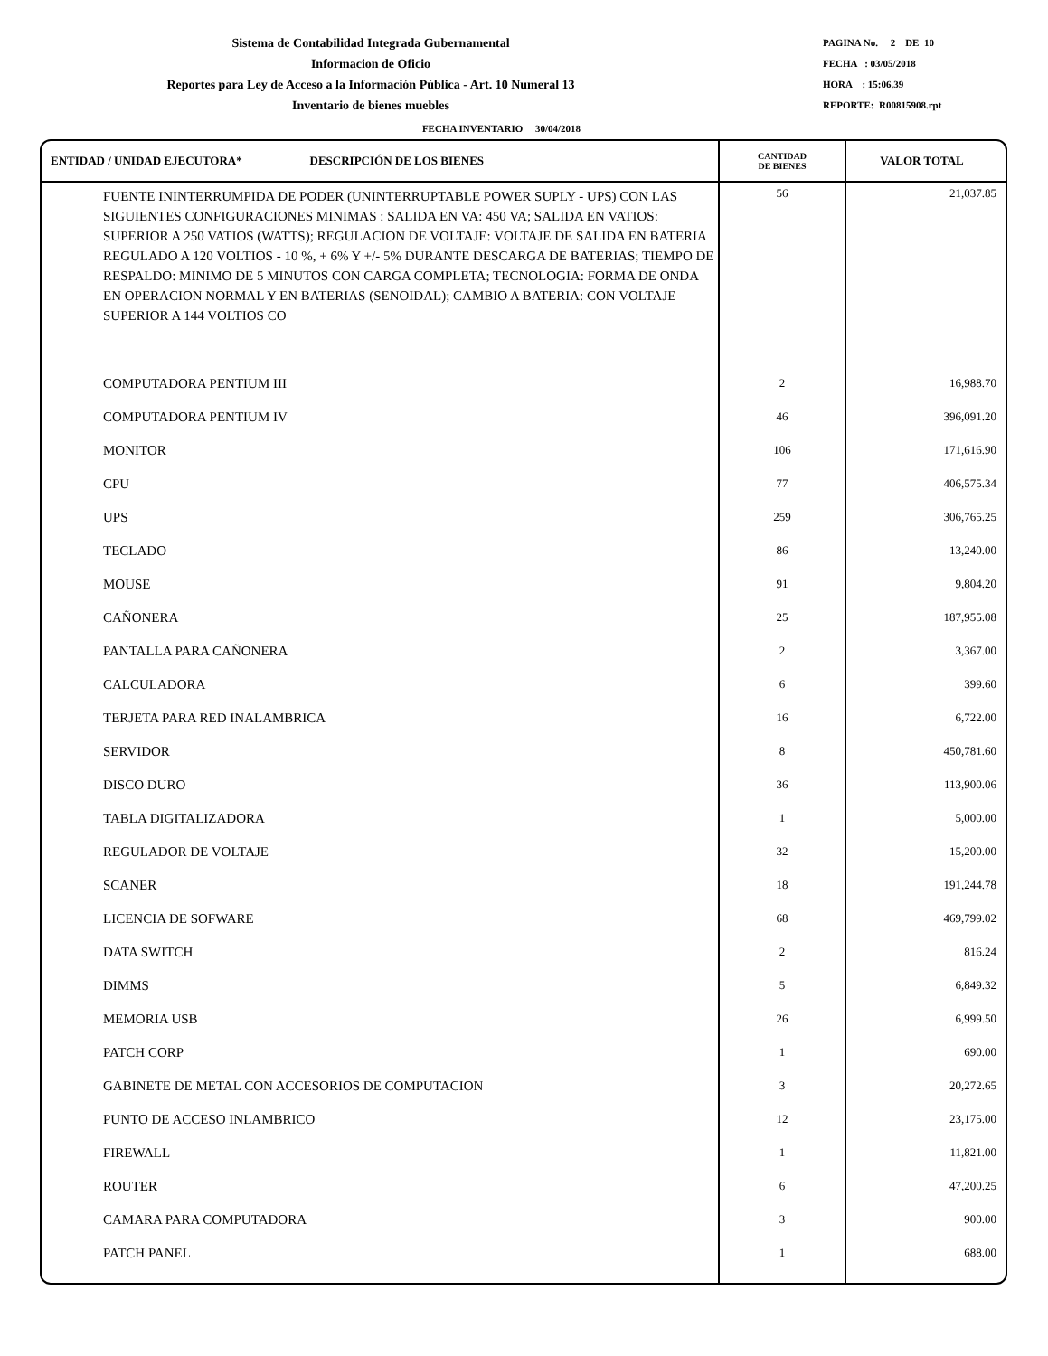Sistema de Contabilidad Integrada Gubernamental
Informacion de Oficio
Reportes para Ley de Acceso a la Información Pública - Art. 10 Numeral 13
Inventario de bienes muebles
PAGINA No. 2 DE 10
FECHA : 03/05/2018
HORA : 15:06.39
REPORTE: R00815908.rpt
FECHA INVENTARIO 30/04/2018
| ENTIDAD / UNIDAD EJECUTORA* DESCRIPCIÓN DE LOS BIENES | CANTIDAD DE BIENES | VALOR TOTAL |
| --- | --- | --- |
| FUENTE ININTERRUMPIDA DE PODER (UNINTERRUPTABLE POWER SUPLY - UPS) CON LAS SIGUIENTES CONFIGURACIONES MINIMAS : SALIDA EN VA: 450 VA; SALIDA EN VATIOS: SUPERIOR A 250 VATIOS (WATTS); REGULACION DE VOLTAJE: VOLTAJE DE SALIDA EN BATERIA REGULADO A 120 VOLTIOS - 10 %, + 6% Y +/- 5% DURANTE DESCARGA DE BATERIAS; TIEMPO DE RESPALDO: MINIMO DE 5 MINUTOS CON CARGA COMPLETA; TECNOLOGIA: FORMA DE ONDA EN OPERACION NORMAL Y EN BATERIAS (SENOIDAL); CAMBIO A BATERIA: CON VOLTAJE SUPERIOR A 144 VOLTIOS CO | 56 | 21,037.85 |
| COMPUTADORA PENTIUM III | 2 | 16,988.70 |
| COMPUTADORA PENTIUM IV | 46 | 396,091.20 |
| MONITOR | 106 | 171,616.90 |
| CPU | 77 | 406,575.34 |
| UPS | 259 | 306,765.25 |
| TECLADO | 86 | 13,240.00 |
| MOUSE | 91 | 9,804.20 |
| CAÑONERA | 25 | 187,955.08 |
| PANTALLA PARA CAÑONERA | 2 | 3,367.00 |
| CALCULADORA | 6 | 399.60 |
| TERJETA PARA RED INALAMBRICA | 16 | 6,722.00 |
| SERVIDOR | 8 | 450,781.60 |
| DISCO DURO | 36 | 113,900.06 |
| TABLA DIGITALIZADORA | 1 | 5,000.00 |
| REGULADOR DE VOLTAJE | 32 | 15,200.00 |
| SCANER | 18 | 191,244.78 |
| LICENCIA DE SOFWARE | 68 | 469,799.02 |
| DATA SWITCH | 2 | 816.24 |
| DIMMS | 5 | 6,849.32 |
| MEMORIA USB | 26 | 6,999.50 |
| PATCH CORP | 1 | 690.00 |
| GABINETE DE METAL CON ACCESORIOS DE COMPUTACION | 3 | 20,272.65 |
| PUNTO DE ACCESO INLAMBRICO | 12 | 23,175.00 |
| FIREWALL | 1 | 11,821.00 |
| ROUTER | 6 | 47,200.25 |
| CAMARA PARA COMPUTADORA | 3 | 900.00 |
| PATCH PANEL | 1 | 688.00 |